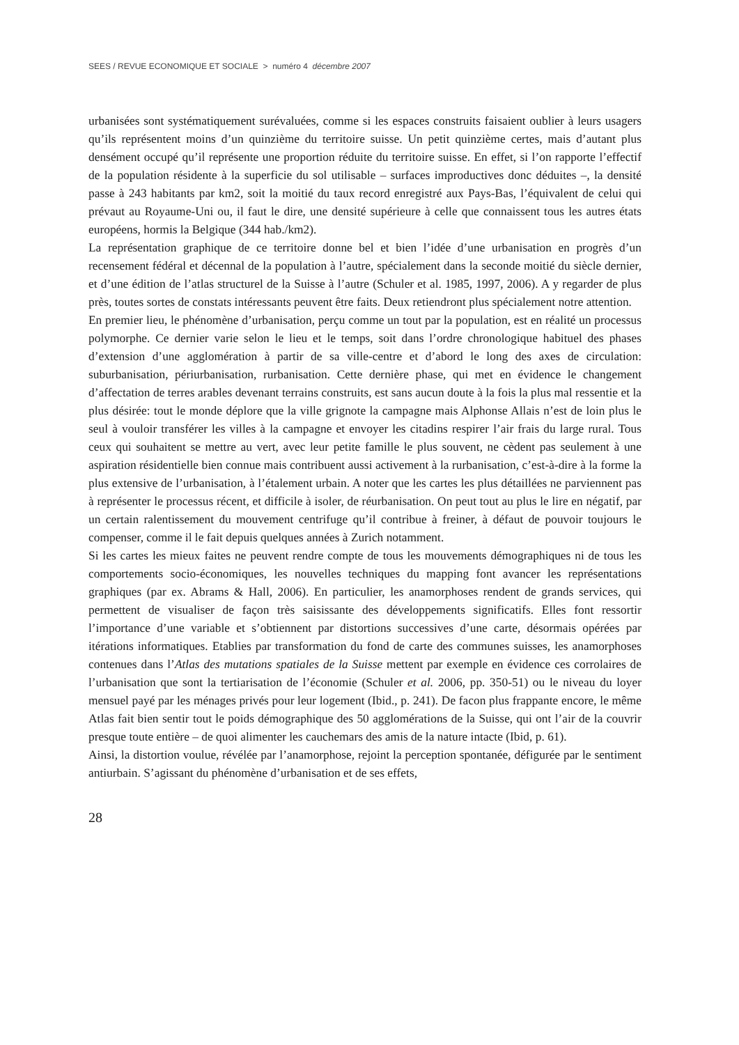SEES / REVUE ECONOMIQUE ET SOCIALE > numéro 4 décembre 2007
urbanisées sont systématiquement surévaluées, comme si les espaces construits faisaient oublier à leurs usagers qu’ils représentent moins d’un quinzième du territoire suisse. Un petit quinzième certes, mais d’autant plus densément occupé qu’il représente une proportion réduite du territoire suisse. En effet, si l’on rapporte l’effectif de la population résidente à la superficie du sol utilisable – surfaces improductives donc déduites –, la densité passe à 243 habitants par km2, soit la moitié du taux record enregistré aux Pays-Bas, l’équivalent de celui qui prévaut au Royaume-Uni ou, il faut le dire, une densité supérieure à celle que connaissent tous les autres états européens, hormis la Belgique (344 hab./km2).
La représentation graphique de ce territoire donne bel et bien l’idée d’une urbanisation en progrès d’un recensement fédéral et décennal de la population à l’autre, spécialement dans la seconde moitié du siècle dernier, et d’une édition de l’atlas structurel de la Suisse à l’autre (Schuler et al. 1985, 1997, 2006). A y regarder de plus près, toutes sortes de constats intéressants peuvent être faits. Deux retiendront plus spécialement notre attention.
En premier lieu, le phénomène d’urbanisation, perçu comme un tout par la population, est en réalité un processus polymorphe. Ce dernier varie selon le lieu et le temps, soit dans l’ordre chronologique habituel des phases d’extension d’une agglomération à partir de sa ville-centre et d’abord le long des axes de circulation: suburbanisation, périurbanisation, rurbanisation. Cette dernière phase, qui met en évidence le changement d’affectation de terres arables devenant terrains construits, est sans aucun doute à la fois la plus mal ressentie et la plus désirée: tout le monde déplore que la ville grignote la campagne mais Alphonse Allais n’est de loin plus le seul à vouloir transférer les villes à la campagne et envoyer les citadins respirer l’air frais du large rural. Tous ceux qui souhaitent se mettre au vert, avec leur petite famille le plus souvent, ne cèdent pas seulement à une aspiration résidentielle bien connue mais contribuent aussi activement à la rurbanisation, c’est-à-dire à la forme la plus extensive de l’urbanisation, à l’étalement urbain. A noter que les cartes les plus détaillées ne parviennent pas à représenter le processus récent, et difficile à isoler, de réurbanisation. On peut tout au plus le lire en négatif, par un certain ralentissement du mouvement centrifuge qu’il contribue à freiner, à défaut de pouvoir toujours le compenser, comme il le fait depuis quelques années à Zurich notamment.
Si les cartes les mieux faites ne peuvent rendre compte de tous les mouvements démographiques ni de tous les comportements socio-économiques, les nouvelles techniques du mapping font avancer les représentations graphiques (par ex. Abrams & Hall, 2006). En particulier, les anamorphoses rendent de grands services, qui permettent de visualiser de façon très saisissante des développements significatifs. Elles font ressortir l’importance d’une variable et s’obtiennent par distortions successives d’une carte, désormais opérées par itérations informatiques. Etablies par transformation du fond de carte des communes suisses, les anamorphoses contenues dans l’Atlas des mutations spatiales de la Suisse mettent par exemple en évidence ces corrolaires de l’urbanisation que sont la tertiarisation de l’économie (Schuler et al. 2006, pp. 350-51) ou le niveau du loyer mensuel payé par les ménages privés pour leur logement (Ibid., p. 241). De facon plus frappante encore, le même Atlas fait bien sentir tout le poids démographique des 50 agglomérations de la Suisse, qui ont l’air de la couvrir presque toute entière – de quoi alimenter les cauchemars des amis de la nature intacte (Ibid, p. 61).
Ainsi, la distortion voulue, révélée par l’anamorphose, rejoint la perception spontanée, défigurée par le sentiment antiurbain. S’agissant du phénomène d’urbanisation et de ses effets,
28